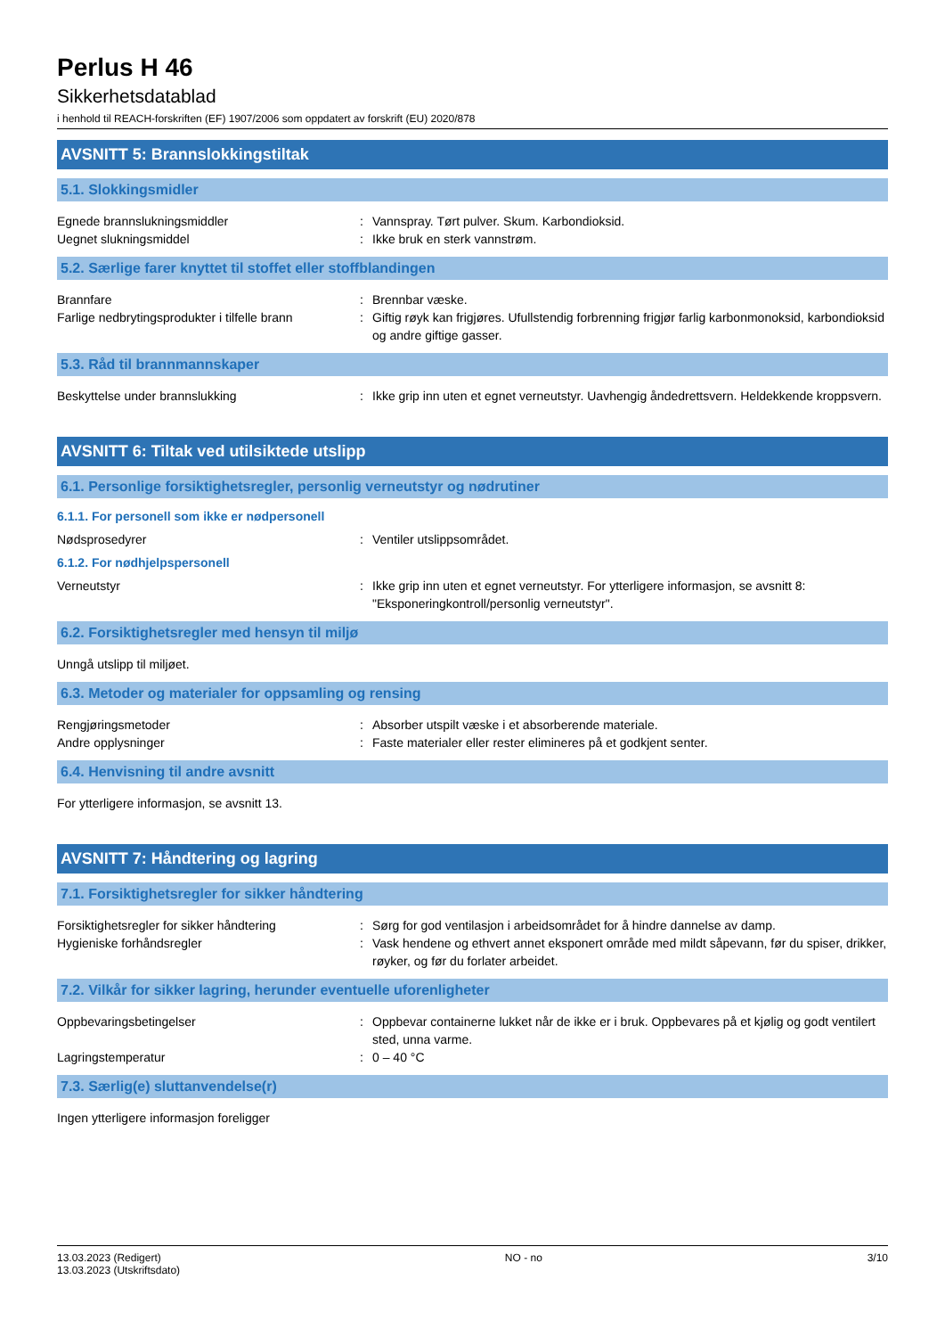Perlus H 46
Sikkerhetsdatablad
i henhold til REACH-forskriften (EF) 1907/2006 som oppdatert av forskrift (EU) 2020/878
AVSNITT 5: Brannslokkingstiltak
5.1. Slokkingsmidler
Egnede brannslukningsmiddler : Vannspray. Tørt pulver. Skum. Karbondioksid.
Uegnet slukningsmiddel : Ikke bruk en sterk vannstrøm.
5.2. Særlige farer knyttet til stoffet eller stoffblandingen
Brannfare : Brennbar væske.
Farlige nedbrytingsprodukter i tilfelle brann
: Giftig røyk kan frigjøres. Ufullstendig forbrenning frigjør farlig karbonmonoksid, karbondioksid og andre giftige gasser.
5.3. Råd til brannmannskaper
Beskyttelse under brannslukking : Ikke grip inn uten et egnet verneutstyr. Uavhengig åndedrettsvern. Heldekkende kroppsvern.
AVSNITT 6: Tiltak ved utilsiktede utslipp
6.1. Personlige forsiktighetsregler, personlig verneutstyr og nødrutiner
6.1.1. For personell som ikke er nødpersonell
Nødsprosedyrer : Ventiler utslippsområdet.
6.1.2. For nødhjelpspersonell
Verneutstyr : Ikke grip inn uten et egnet verneutstyr. For ytterligere informasjon, se avsnitt 8: "Eksponeringkontroll/personlig verneutstyr".
6.2. Forsiktighetsregler med hensyn til miljø
Unngå utslipp til miljøet.
6.3. Metoder og materialer for oppsamling og rensing
Rengjøringsmetoder : Absorber utspilt væske i et absorberende materiale.
Andre opplysninger : Faste materialer eller rester elimineres på et godkjent senter.
6.4. Henvisning til andre avsnitt
For ytterligere informasjon, se avsnitt 13.
AVSNITT 7: Håndtering og lagring
7.1. Forsiktighetsregler for sikker håndtering
Forsiktighetsregler for sikker håndtering
: Sørg for god ventilasjon i arbeidsområdet for å hindre dannelse av damp.
Hygieniske forhåndsregler : Vask hendene og ethvert annet eksponert område med mildt såpevann, før du spiser, drikker, røyker, og før du forlater arbeidet.
7.2. Vilkår for sikker lagring, herunder eventuelle uforenligheter
Oppbevaringsbetingelser : Oppbevar containerne lukket når de ikke er i bruk. Oppbevares på et kjølig og godt ventilert sted, unna varme.
Lagringstemperatur : 0 – 40 °C
7.3. Særlig(e) sluttanvendelse(r)
Ingen ytterligere informasjon foreligger
13.03.2023 (Redigert)
13.03.2023 (Utskriftsdato)
NO - no 3/10